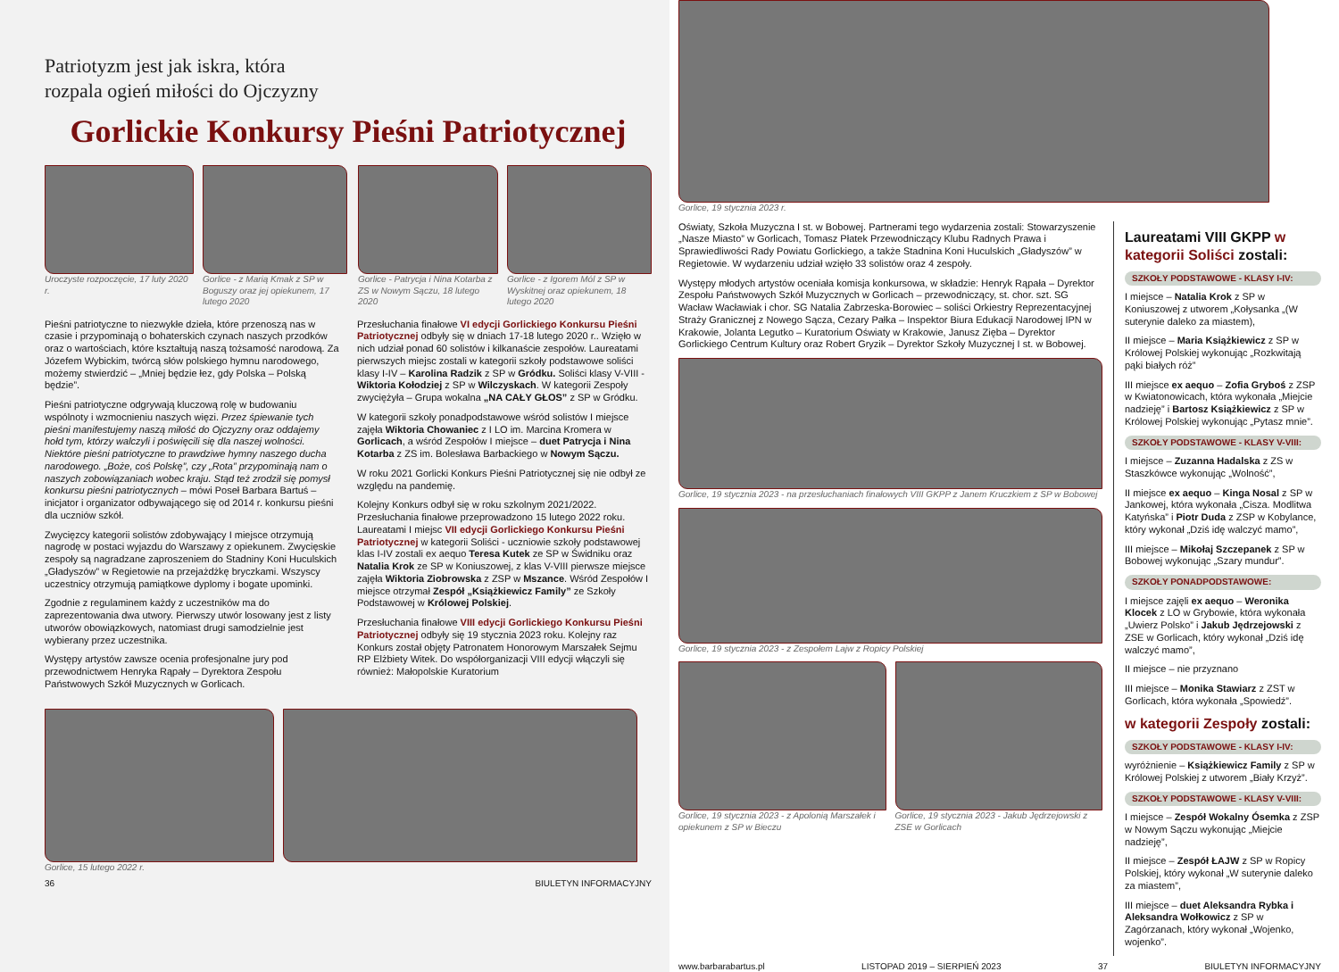Patriotyzm jest jak iskra, która
rozpala ogień miłości do Ojczyzny
Gorlickie Konkursy Pieśni Patriotycznej
Uroczyste rozpoczęcie, 17 luty 2020 r.
Gorlice - z Marią Kmak z SP w Boguszy oraz jej opiekunem, 17 lutego 2020
Gorlice - Patrycja i Nina Kotarba z ZS w Nowym Sączu, 18 lutego 2020
Gorlice - z Igorem Mól z SP w Wyskitnej oraz opiekunem, 18 lutego 2020
Pieśni patriotyczne to niezwykłe dzieła, które przenoszą nas w czasie i przypominają o bohaterskich czynach naszych przodków oraz o wartościach, które kształtują naszą tożsamość narodową. Za Józefem Wybickim, twórcą słów polskiego hymnu narodowego, możemy stwierdzić – „Mniej będzie łez, gdy Polska – Polską będzie”.
Pieśni patriotyczne odgrywają kluczową rolę w budowaniu wspólnoty i wzmocnieniu naszych więzi. Przez śpiewanie tych pieśni manifestujemy naszą miłość do Ojczyzny oraz oddajemy hołd tym, którzy walczyli i poświęcili się dla naszej wolności. Niektóre pieśni patriotyczne to prawdziwe hymny naszego ducha narodowego. „Boże, coś Polskę”, czy „Rota” przypominają nam o naszych zobowiązaniach wobec kraju. Stąd też zrodził się pomysł konkursu pieśni patriotycznych – mówi Poseł Barbara Bartuś – inicjator i organizator odbywającego się od 2014 r. konkursu pieśni dla uczniów szkół.
Zwycięzcy kategorii solistów zdobywający I miejsce otrzymują nagrodę w postaci wyjazdu do Warszawy z opiekunem. Zwycięskie zespoły są nagradzane zaproszeniem do Stadniny Koni Huculskich „Gładyszów” w Regietowie na przejażdżkę bryczkami. Wszyscy uczestnicy otrzymują pamiątkowe dyplomy i bogate upominki.
Zgodnie z regulaminem każdy z uczestników ma do zaprezentowania dwa utwory. Pierwszy utwór losowany jest z listy utworów obowiązkowych, natomiast drugi samodzielnie jest wybierany przez uczestnika.
Występy artystów zawsze ocenia profesjonalne jury pod przewodnictwem Henryka Rąpały – Dyrektora Zespołu Państwowych Szkół Muzycznych w Gorlicach.
Przesłuchania finałowe VI edycji Gorlickiego Konkursu Pieśni Patriotycznej odbyły się w dniach 17-18 lutego 2020 r.. Wzięło w nich udział ponad 60 solistów i kilkanaście zespołów. Laureatami pierwszych miejsc zostali w kategorii szkoły podstawowe soliści klasy I-IV – Karolina Radzik z SP w Gródku. Soliści klasy V-VIII - Wiktoria Kołodziej z SP w Wilczyskach. W kategorii Zespoły zwyciężyła – Grupa wokalna „NA CAŁY GŁOS” z SP w Gródku.
W kategorii szkoły ponadpodstawowe wśród solistów I miejsce zajęła Wiktoria Chowaniec z I LO im. Marcina Kromera w Gorlicach, a wśród Zespołów I miejsce – duet Patrycja i Nina Kotarba z ZS im. Bolesława Barbackiego w Nowym Sączu.
W roku 2021 Gorlicki Konkurs Pieśni Patriotycznej się nie odbył ze względu na pandemię.
Kolejny Konkurs odbył się w roku szkolnym 2021/2022. Przesłuchania finałowe przeprowadzono 15 lutego 2022 roku. Laureatami I miejsc VII edycji Gorlickiego Konkursu Pieśni Patriotycznej w kategorii Soliści - uczniowie szkoły podstawowej klas I-IV zostali ex aequo Teresa Kutek ze SP w Świdniku oraz Natalia Krok ze SP w Koniuszowej, z klas V-VIII pierwsze miejsce zajęła Wiktoria Ziobrowska z ZSP w Mszance. Wśród Zespołów I miejsce otrzymał Zespół „Książkiewicz Family” ze Szkoły Podstawowej w Królowej Polskiej.
Przesłuchania finałowe VIII edycji Gorlickiego Konkursu Pieśni Patriotycznej odbyły się 19 stycznia 2023 roku. Kolejny raz Konkurs został objęty Patronatem Honorowym Marszałek Sejmu RP Elżbiety Witek. Do współorganizacji VIII edycji włączyli się również: Małopolskie Kuratorium
Gorlice, 15 lutego 2022 r.
36 BIULETYN INFORMACYJNY
Gorlice, 19 stycznia 2023 r.
Oświaty, Szkoła Muzyczna I st. w Bobowej. Partnerami tego wydarzenia zostali: Stowarzyszenie „Nasze Miasto” w Gorlicach, Tomasz Płatek Przewodniczący Klubu Radnych Prawa i Sprawiedliwości Rady Powiatu Gorlickiego, a także Stadnina Koni Huculskich „Gładyszów” w Regietowie. W wydarzeniu udział wzięło 33 solistów oraz 4 zespoły.
Występy młodych artystów oceniała komisja konkursowa, w składzie: Henryk Rąpała – Dyrektor Zespołu Państwowych Szkół Muzycznych w Gorlicach – przewodniczący, st. chor. szt. SG Wacław Wacławiak i chor. SG Natalia Zabrzeska-Borowiec – soliści Orkiestry Reprezentacyjnej Straży Granicznej z Nowego Sącza, Cezary Pałka – Inspektor Biura Edukacji Narodowej IPN w Krakowie, Jolanta Legutko – Kuratorium Oświaty w Krakowie, Janusz Zięba – Dyrektor Gorlickiego Centrum Kultury oraz Robert Gryzik – Dyrektor Szkoły Muzycznej I st. w Bobowej.
Gorlice, 19 stycznia 2023 - na przesłuchaniach finałowych VIII GKPP z Janem Kruczkiem z SP w Bobowej
Gorlice, 19 stycznia 2023 - z Zespołem Lajw z Ropicy Polskiej
Gorlice, 19 stycznia 2023 - z Apolonią Marszałek i opiekunem z SP w Bieczu
Gorlice, 19 stycznia 2023 - Jakub Jędrzejowski z ZSE w Gorlicach
Laureatami VIII GKPP w kategorii Soliści zostali:
SZKOŁY PODSTAWOWE - KLASY I-IV:
I miejsce – Natalia Krok z SP w Koniuszowej z utworem „Kołysanka „(W suterynie daleko za miastem),
II miejsce – Maria Książkiewicz z SP w Królowej Polskiej wykonując „Rozkwitają pąki białych róż”
III miejsce ex aequo – Zofia Gryboś z ZSP w Kwiatonowicach, która wykonała „Miejcie nadzieję” i Bartosz Książkiewicz z SP w Królowej Polskiej wykonując „Pytasz mnie”.
SZKOŁY PODSTAWOWE - KLASY V-VIII:
I miejsce – Zuzanna Hadalska z ZS w Staszkówce wykonując „Wolność”,
II miejsce ex aequo – Kinga Nosal z SP w Jankowej, która wykonała „Cisza. Modlitwa Katyńska” i Piotr Duda z ZSP w Kobylance, który wykonał „Dziś idę walczyć mamo”,
III miejsce – Mikołaj Szczepanek z SP w Bobowej wykonując „Szary mundur”.
SZKOŁY PONADPODSTAWOWE:
I miejsce zajęli ex aequo – Weronika Klocek z LO w Grybowie, która wykonała „Uwierz Polsko” i Jakub Jędrzejowski z ZSE w Gorlicach, który wykonał „Dziś idę walczyć mamo”,
II miejsce – nie przyznano
III miejsce – Monika Stawiarz z ZST w Gorlicach, która wykonała „Spowiedź”.
w kategorii Zespoły zostali:
SZKOŁY PODSTAWOWE - KLASY I-IV:
wyróżnienie – Książkiewicz Family z SP w Królowej Polskiej z utworem „Biały Krzyż”.
SZKOŁY PODSTAWOWE - KLASY V-VIII:
I miejsce – Zespół Wokalny Ósemka z ZSP w Nowym Sączu wykonując „Miejcie nadzieję”,
II miejsce – Zespół ŁAJW z SP w Ropicy Polskiej, który wykonał „W suterynie daleko za miastem”,
III miejsce – duet Aleksandra Rybka i Aleksandra Wołkowicz z SP w Zagórzanach, który wykonał „Wojenko, wojenko”.
www.barbarabartus.pl LISTOPAD 2019 – SIERPIEŃ 2023 37 BIULETYN INFORMACYJNY